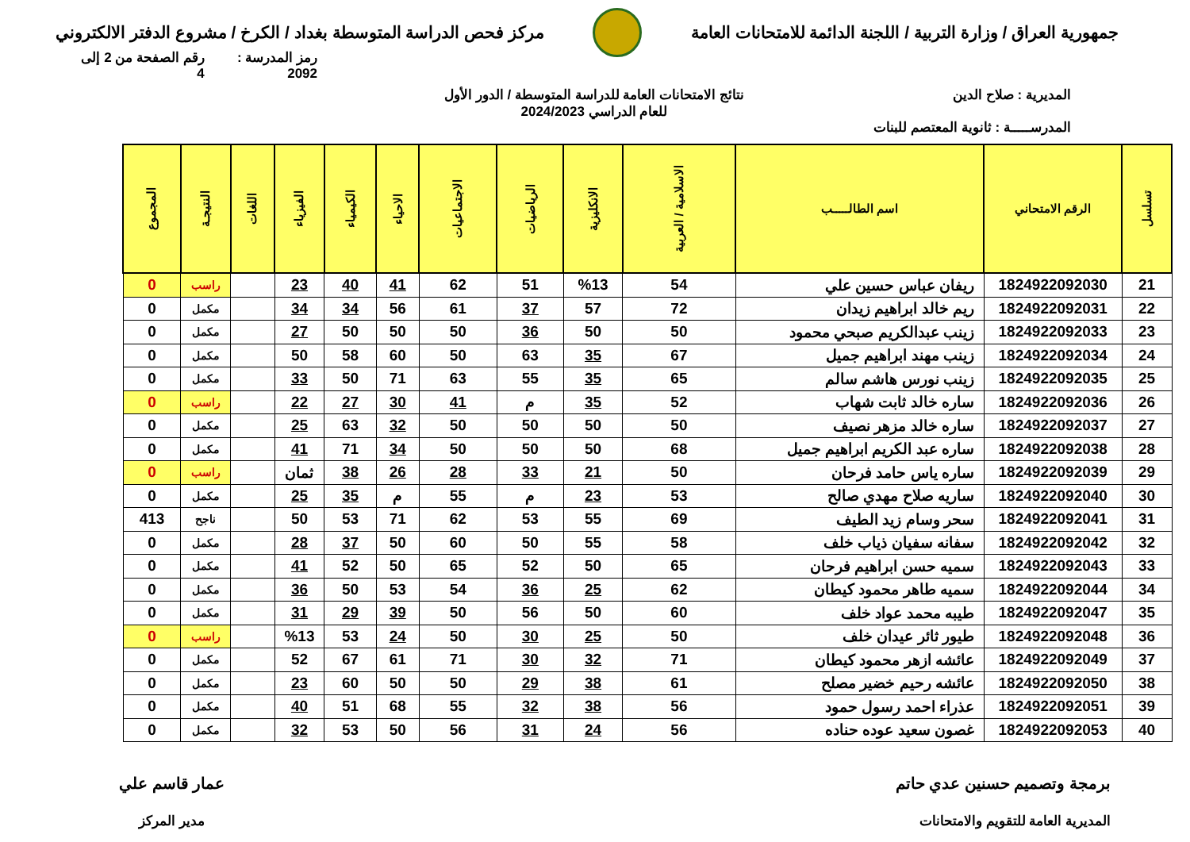جمهورية العراق / وزارة التربية / اللجنة الدائمة للامتحانات العامة
مركز فحص الدراسة المتوسطة بغداد / الكرخ / مشروع الدفتر الالكتروني
رمز المدرسة : 2092 رقم الصفحة من 2 إلى 4
المديرية : صلاح الدين
المدرســـــة : ثانوية المعتصم للبنات
نتائج الامتحانات العامة للدراسة المتوسطة / الدور الأول
للعام الدراسي 2024/2023
| تسلسل | الرقم الامتحاني | اسم الطالـــــب | الاسلامية / العربية | الانكليزية | الرياضيات | الاجتماعيات | الاحياء | الكيمياء | الفيزياء | اللغات | النتيجـة | المجموع |
| --- | --- | --- | --- | --- | --- | --- | --- | --- | --- | --- | --- | --- |
| 21 | 1824922092030 | ريفان عباس حسين علي | 54 | %13 | 51 | 62 | 41 | 40 | 23 | | راسب | 0 |
| 22 | 1824922092031 | ريم خالد ابراهيم زيدان | 72 | 57 | 37 | 61 | 56 | 34 | 34 | | مكمل | 0 |
| 23 | 1824922092033 | زينب عبدالكريم صبحي محمود | 50 | 50 | 36 | 50 | 50 | 50 | 27 | | مكمل | 0 |
| 24 | 1824922092034 | زينب مهند ابراهيم جميل | 67 | 35 | 63 | 50 | 60 | 58 | 50 | | مكمل | 0 |
| 25 | 1824922092035 | زينب نورس هاشم سالم | 65 | 35 | 55 | 63 | 71 | 50 | 33 | | مكمل | 0 |
| 26 | 1824922092036 | ساره خالد ثابت شهاب | 52 | 35 | م | 41 | 30 | 27 | 22 | | راسب | 0 |
| 27 | 1824922092037 | ساره خالد مزهر نصيف | 50 | 50 | 50 | 50 | 32 | 63 | 25 | | مكمل | 0 |
| 28 | 1824922092038 | ساره عبد الكريم ابراهيم جميل | 68 | 50 | 50 | 50 | 34 | 71 | 41 | | مكمل | 0 |
| 29 | 1824922092039 | ساره ياس حامد فرحان | 50 | 21 | 33 | 28 | 26 | 38 | ثمان | | راسب | 0 |
| 30 | 1824922092040 | ساريه صلاح مهدي صالح | 53 | 23 | م | 55 | م | 35 | 25 | | مكمل | 0 |
| 31 | 1824922092041 | سحر وسام زيد الطيف | 69 | 55 | 53 | 62 | 71 | 53 | 50 | | ناجح | 413 |
| 32 | 1824922092042 | سفانه سفيان ذياب خلف | 58 | 55 | 50 | 60 | 50 | 37 | 28 | | مكمل | 0 |
| 33 | 1824922092043 | سميه حسن ابراهيم فرحان | 65 | 50 | 52 | 65 | 50 | 52 | 41 | | مكمل | 0 |
| 34 | 1824922092044 | سميه طاهر محمود كيطان | 62 | 25 | 36 | 54 | 53 | 50 | 36 | | مكمل | 0 |
| 35 | 1824922092047 | طيبه محمد عواد خلف | 60 | 50 | 56 | 50 | 39 | 29 | 31 | | مكمل | 0 |
| 36 | 1824922092048 | طيور ثائر عيدان خلف | 50 | 25 | 30 | 50 | 24 | 53 | %13 | | راسب | 0 |
| 37 | 1824922092049 | عائشه ازهر محمود كيطان | 71 | 32 | 30 | 71 | 61 | 67 | 52 | | مكمل | 0 |
| 38 | 1824922092050 | عائشه رحيم خضير مصلح | 61 | 38 | 29 | 50 | 50 | 60 | 23 | | مكمل | 0 |
| 39 | 1824922092051 | عذراء احمد رسول حمود | 56 | 38 | 32 | 55 | 68 | 51 | 40 | | مكمل | 0 |
| 40 | 1824922092053 | غصون سعيد عوده حناده | 56 | 24 | 31 | 56 | 50 | 53 | 32 | | مكمل | 0 |
برمجة وتصميم حسنين عدي حاتم
المديرية العامة للتقويم والامتحانات
عمار قاسم علي
مدير المركز